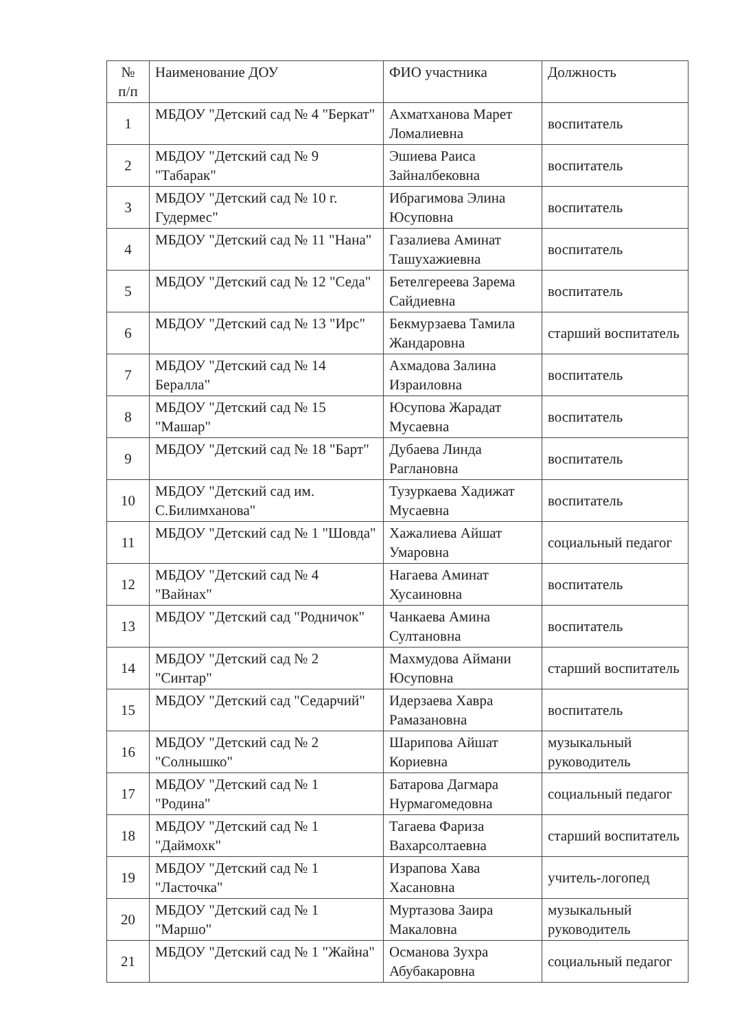| № п/п | Наименование ДОУ | ФИО участника | Должность |
| --- | --- | --- | --- |
| 1 | МБДОУ "Детский сад № 4 "Беркат" | Ахматханова Марет Ломалиевна | воспитатель |
| 2 | МБДОУ "Детский сад № 9 "Табарак" | Эшиева Раиса Зайналбековна | воспитатель |
| 3 | МБДОУ "Детский сад № 10 г. Гудермес" | Ибрагимова Элина Юсуповна | воспитатель |
| 4 | МБДОУ "Детский сад № 11 "Нана" | Газалиева Аминат Ташухажиевна | воспитатель |
| 5 | МБДОУ "Детский сад № 12 "Седа" | Бетелгереева Зарема Сайдиевна | воспитатель |
| 6 | МБДОУ "Детский сад № 13 "Ирс" | Бекмурзаева Тамила Жандаровна | старший воспитатель |
| 7 | МБДОУ "Детский сад № 14 Бералла" | Ахмадова Залина Израиловна | воспитатель |
| 8 | МБДОУ "Детский сад № 15 "Машар" | Юсупова Жарадат Мусаевна | воспитатель |
| 9 | МБДОУ "Детский сад № 18 "Барт" | Дубаева Линда Раглановна | воспитатель |
| 10 | МБДОУ "Детский сад им. С.Билимханова" | Тузуркаева Хадижат Мусаевна | воспитатель |
| 11 | МБДОУ "Детский сад № 1 "Шовда" | Хажалиева Айшат Умаровна | социальный педагог |
| 12 | МБДОУ "Детский сад № 4 "Вайнах" | Нагаева Аминат Хусаиновна | воспитатель |
| 13 | МБДОУ "Детский сад "Родничок" | Чанкаева Амина Султановна | воспитатель |
| 14 | МБДОУ "Детский сад № 2 "Синтар" | Махмудова Аймани Юсуповна | старший воспитатель |
| 15 | МБДОУ "Детский сад "Седарчий" | Идерзаева Хавра Рамазановна | воспитатель |
| 16 | МБДОУ "Детский сад № 2 "Солнышко" | Шарипова Айшат Кориевна | музыкальный руководитель |
| 17 | МБДОУ "Детский сад № 1 "Родина" | Батарова Дагмара Нурмагомедовна | социальный педагог |
| 18 | МБДОУ "Детский сад № 1 "Даймохк" | Тагаева Фариза Вахарсолтаевна | старший воспитатель |
| 19 | МБДОУ "Детский сад № 1 "Ласточка" | Израпова Хава Хасановна | учитель-логопед |
| 20 | МБДОУ "Детский сад № 1 "Маршо" | Муртазова Заира Макаловна | музыкальный руководитель |
| 21 | МБДОУ "Детский сад № 1 "Жайна" | Османова Зухра Абубакаровна | социальный педагог |